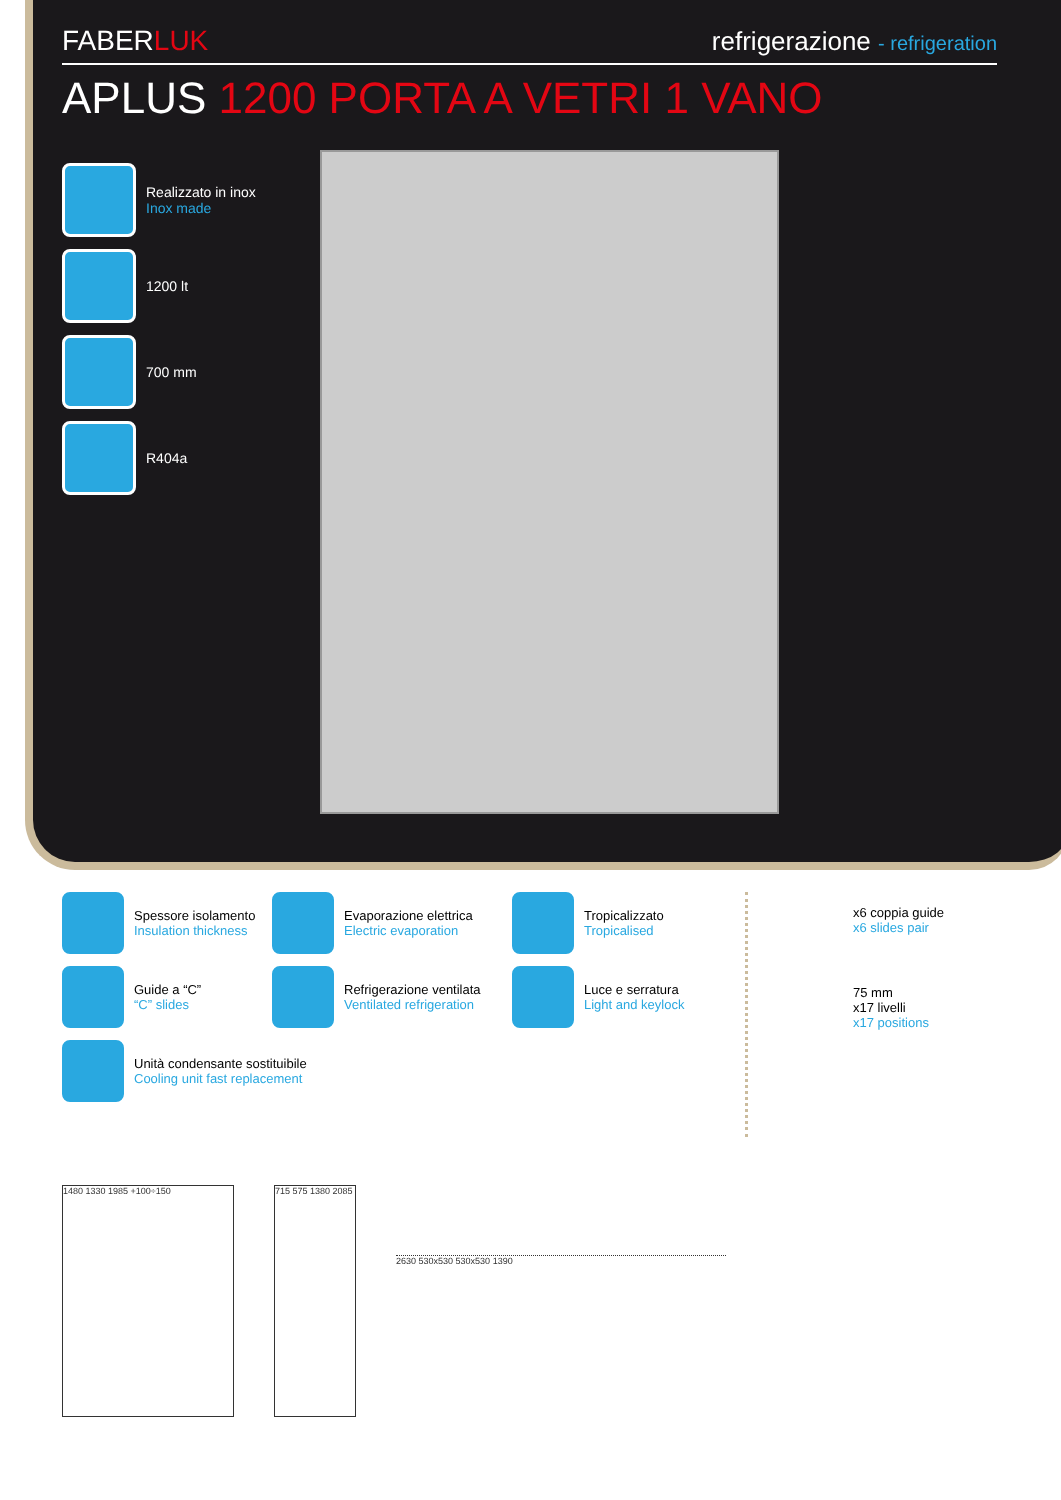FABERLUK
refrigerazione - refrigeration
APLUS 1200 PORTA A VETRI 1 VANO
Realizzato in inox
Inox made
1200 lt
700 mm
R404a
Spessore isolamento
Insulation thickness
Evaporazione elettrica
Electric evaporation
Tropicalizzato
Tropicalised
Guide a “C”
“C” slides
Refrigerazione ventilata
Ventilated refrigeration
Luce e serratura
Light and keylock
Unità condensante sostituibile
Cooling unit fast replacement
x6 coppia guide
x6 slides pair
75 mm
x17 livelli
x17 positions
1480 1330 1985 +100÷150 715 575 1380 2085
2630 530x530 530x530 1390